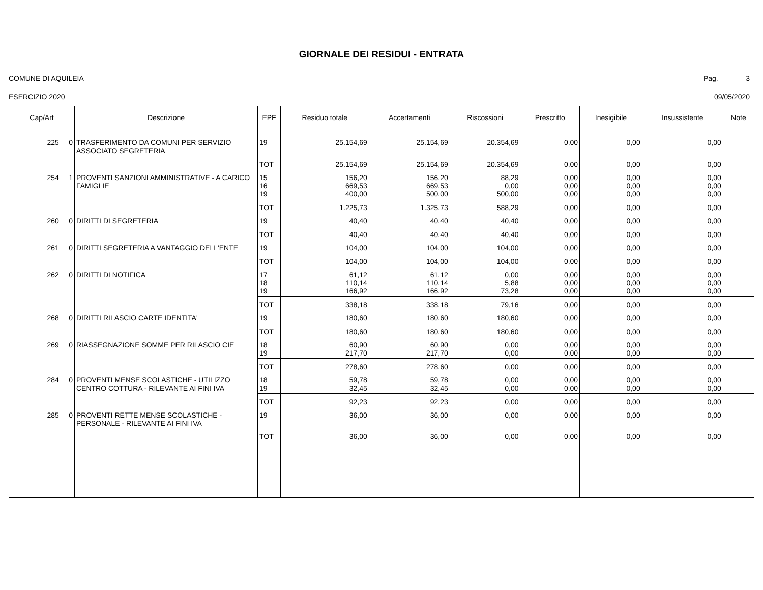GIORNALE DEI RESIDUI - ENTRATA
COMUNE DI AQUILEIA Pag. 3
ESERCIZIO 2020 09/05/2020
| Cap/Art | Descrizione | EPF | Residuo totale | Accertamenti | Riscossioni | Prescritto | Inesigibile | Insussistente | Note |
| --- | --- | --- | --- | --- | --- | --- | --- | --- | --- |
| 225 0 | TRASFERIMENTO DA COMUNI PER SERVIZIO ASSOCIATO SEGRETERIA | 19 | 25.154,69 | 25.154,69 | 20.354,69 | 0,00 | 0,00 | 0,00 | |
| | | TOT | 25.154,69 | 25.154,69 | 20.354,69 | 0,00 | 0,00 | 0,00 | |
| 254 1 | PROVENTI SANZIONI AMMINISTRATIVE - A CARICO FAMIGLIE | 15 16 19 | 156,20 669,53 400,00 | 156,20 669,53 500,00 | 88,29 0,00 500,00 | 0,00 0,00 0,00 | 0,00 0,00 0,00 | 0,00 0,00 0,00 | |
| | | TOT | 1.225,73 | 1.325,73 | 588,29 | 0,00 | 0,00 | 0,00 | |
| 260 0 | DIRITTI DI SEGRETERIA | 19 | 40,40 | 40,40 | 40,40 | 0,00 | 0,00 | 0,00 | |
| | | TOT | 40,40 | 40,40 | 40,40 | 0,00 | 0,00 | 0,00 | |
| 261 0 | DIRITTI SEGRETERIA A VANTAGGIO DELL'ENTE | 19 | 104,00 | 104,00 | 104,00 | 0,00 | 0,00 | 0,00 | |
| | | TOT | 104,00 | 104,00 | 104,00 | 0,00 | 0,00 | 0,00 | |
| 262 0 | DIRITTI DI NOTIFICA | 17 18 19 | 61,12 110,14 166,92 | 61,12 110,14 166,92 | 0,00 5,88 73,28 | 0,00 0,00 0,00 | 0,00 0,00 0,00 | 0,00 0,00 0,00 | |
| | | TOT | 338,18 | 338,18 | 79,16 | 0,00 | 0,00 | 0,00 | |
| 268 0 | DIRITTI RILASCIO CARTE IDENTITA' | 19 | 180,60 | 180,60 | 180,60 | 0,00 | 0,00 | 0,00 | |
| | | TOT | 180,60 | 180,60 | 180,60 | 0,00 | 0,00 | 0,00 | |
| 269 0 | RIASSEGNAZIONE SOMME PER RILASCIO CIE | 18 19 | 60,90 217,70 | 60,90 217,70 | 0,00 0,00 | 0,00 0,00 | 0,00 0,00 | 0,00 0,00 | |
| | | TOT | 278,60 | 278,60 | 0,00 | 0,00 | 0,00 | 0,00 | |
| 284 0 | PROVENTI MENSE SCOLASTICHE - UTILIZZO CENTRO COTTURA - RILEVANTE AI FINI IVA | 18 19 | 59,78 32,45 | 59,78 32,45 | 0,00 0,00 | 0,00 0,00 | 0,00 0,00 | 0,00 0,00 | |
| | | TOT | 92,23 | 92,23 | 0,00 | 0,00 | 0,00 | 0,00 | |
| 285 0 | PROVENTI RETTE MENSE SCOLASTICHE - PERSONALE - RILEVANTE AI FINI IVA | 19 | 36,00 | 36,00 | 0,00 | 0,00 | 0,00 | 0,00 | |
| | | TOT | 36,00 | 36,00 | 0,00 | 0,00 | 0,00 | 0,00 | |